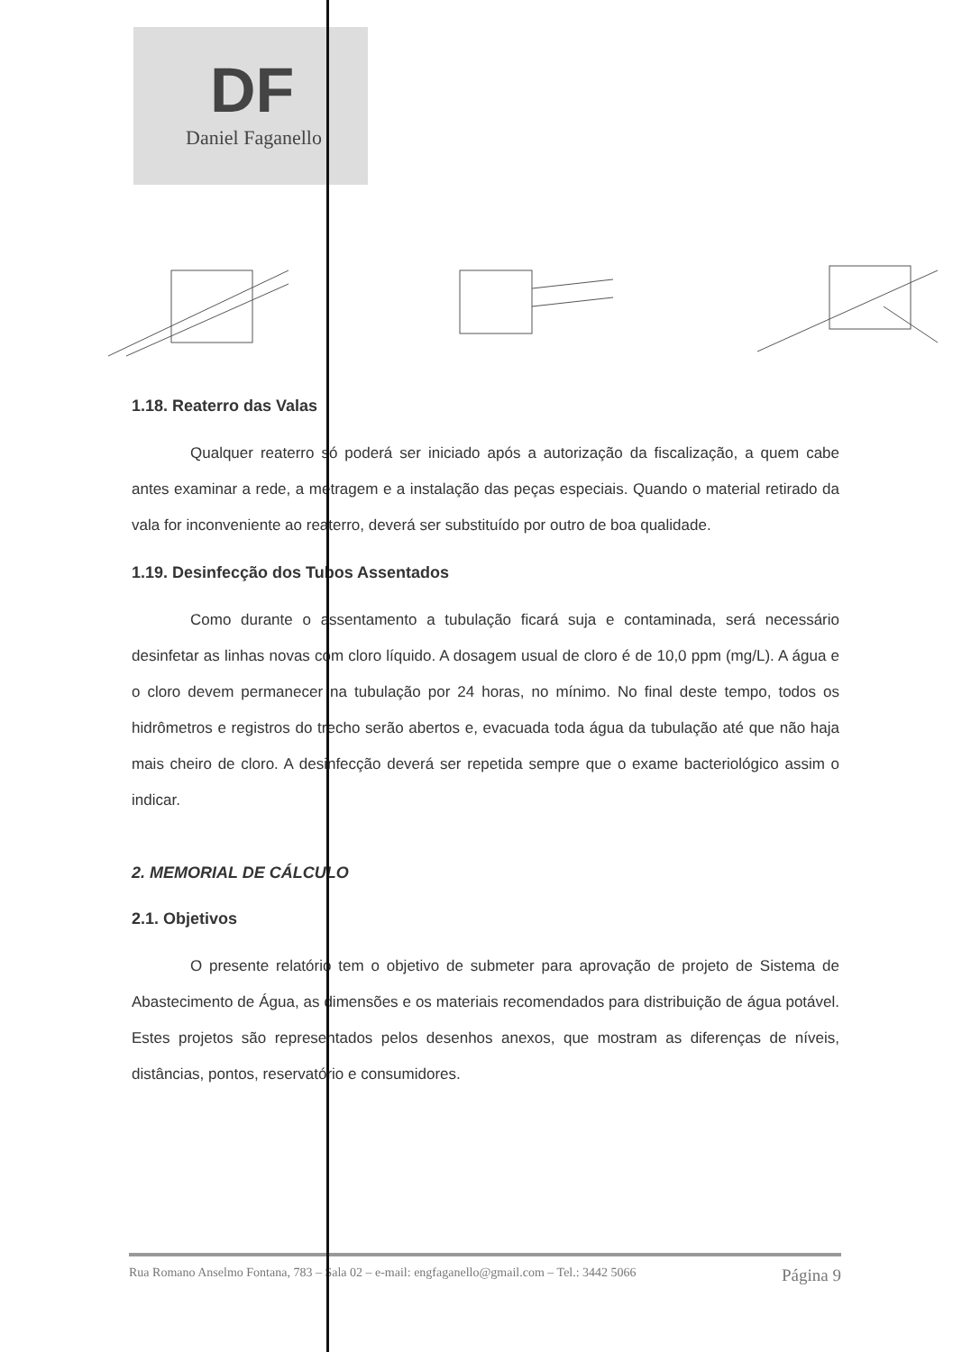DF
Daniel Faganello
1.18. Reaterro das Valas
Qualquer reaterro só poderá ser iniciado após a autorização da fiscalização, a quem cabe antes examinar a rede, a metragem e a instalação das peças especiais. Quando o material retirado da vala for inconveniente ao reaterro, deverá ser substituído por outro de boa qualidade.
1.19. Desinfecção dos Tubos Assentados
Como durante o assentamento a tubulação ficará suja e contaminada, será necessário desinfetar as linhas novas com cloro líquido. A dosagem usual de cloro é de 10,0 ppm (mg/L). A água e o cloro devem permanecer na tubulação por 24 horas, no mínimo. No final deste tempo, todos os hidrômetros e registros do trecho serão abertos e, evacuada toda água da tubulação até que não haja mais cheiro de cloro. A desinfecção deverá ser repetida sempre que o exame bacteriológico assim o indicar.
2. MEMORIAL DE CÁLCULO
2.1. Objetivos
O presente relatório tem o objetivo de submeter para aprovação de projeto de Sistema de Abastecimento de Água, as dimensões e os materiais recomendados para distribuição de água potável. Estes projetos são representados pelos desenhos anexos, que mostram as diferenças de níveis, distâncias, pontos, reservatório e consumidores.
Rua Romano Anselmo Fontana, 783 – Sala 02 – e-mail: engfaganello@gmail.com – Tel.: 3442 5066 Página 9